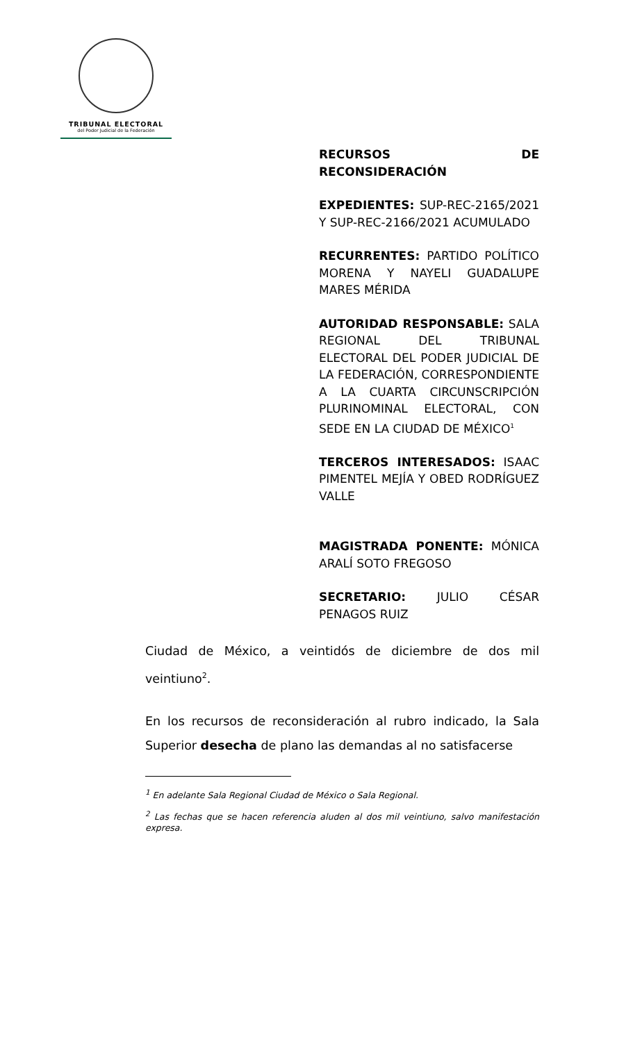TRIBUNAL ELECTORAL
del Poder Judicial de la Federación
RECURSOS DE RECONSIDERACIÓN
EXPEDIENTES: SUP-REC-2165/2021 Y SUP-REC-2166/2021 ACUMULADO
RECURRENTES: PARTIDO POLÍTICO MORENA Y NAYELI GUADALUPE MARES MÉRIDA
AUTORIDAD RESPONSABLE: SALA REGIONAL DEL TRIBUNAL ELECTORAL DEL PODER JUDICIAL DE LA FEDERACIÓN, CORRESPONDIENTE A LA CUARTA CIRCUNSCRIPCIÓN PLURINOMINAL ELECTORAL, CON SEDE EN LA CIUDAD DE MÉXICO<sup>1</sup>
TERCEROS INTERESADOS: ISAAC PIMENTEL MEJÍA Y OBED RODRÍGUEZ VALLE
MAGISTRADA PONENTE: MÓNICA ARALÍ SOTO FREGOSO
SECRETARIO: JULIO CÉSAR PENAGOS RUIZ
Ciudad de México, a veintidós de diciembre de dos mil veintiuno<sup>2</sup>.
En los recursos de reconsideración al rubro indicado, la Sala Superior desecha de plano las demandas al no satisfacerse
<sup>1</sup> En adelante Sala Regional Ciudad de México o Sala Regional.
<sup>2</sup> Las fechas que se hacen referencia aluden al dos mil veintiuno, salvo manifestación expresa.